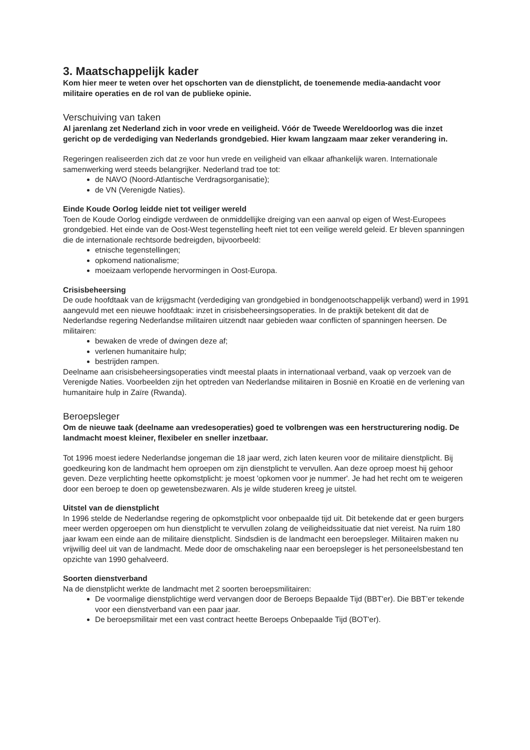3. Maatschappelijk kader
Kom hier meer te weten over het opschorten van de dienstplicht, de toenemende media-aandacht voor militaire operaties en de rol van de publieke opinie.
Verschuiving van taken
Al jarenlang zet Nederland zich in voor vrede en veiligheid. Vóór de Tweede Wereldoorlog was die inzet gericht op de verdediging van Nederlands grondgebied. Hier kwam langzaam maar zeker verandering in.
Regeringen realiseerden zich dat ze voor hun vrede en veiligheid van elkaar afhankelijk waren. Internationale samenwerking werd steeds belangrijker. Nederland trad toe tot:
de NAVO (Noord-Atlantische Verdragsorganisatie);
de VN (Verenigde Naties).
Einde Koude Oorlog leidde niet tot veiliger wereld
Toen de Koude Oorlog eindigde verdween de onmiddellijke dreiging van een aanval op eigen of West-Europees grondgebied. Het einde van de Oost-West tegenstelling heeft niet tot een veilige wereld geleid. Er bleven spanningen die de internationale rechtsorde bedreigden, bijvoorbeeld:
etnische tegenstellingen;
opkomend nationalisme;
moeizaam verlopende hervormingen in Oost-Europa.
Crisisbeheersing
De oude hoofdtaak van de krijgsmacht (verdediging van grondgebied in bondgenootschappelijk verband) werd in 1991 aangevuld met een nieuwe hoofdtaak: inzet in crisisbeheersingsoperaties. In de praktijk betekent dit dat de Nederlandse regering Nederlandse militairen uitzendt naar gebieden waar conflicten of spanningen heersen. De militairen:
bewaken de vrede of dwingen deze af;
verlenen humanitaire hulp;
bestrijden rampen.
Deelname aan crisisbeheersingsoperaties vindt meestal plaats in internationaal verband, vaak op verzoek van de Verenigde Naties. Voorbeelden zijn het optreden van Nederlandse militairen in Bosnië en Kroatië en de verlening van humanitaire hulp in Zaïre (Rwanda).
Beroepsleger
Om de nieuwe taak (deelname aan vredesoperaties) goed te volbrengen was een herstructurering nodig. De landmacht moest kleiner, flexibeler en sneller inzetbaar.
Tot 1996 moest iedere Nederlandse jongeman die 18 jaar werd, zich laten keuren voor de militaire dienstplicht. Bij goedkeuring kon de landmacht hem oproepen om zijn dienstplicht te vervullen. Aan deze oproep moest hij gehoor geven. Deze verplichting heette opkomstplicht: je moest 'opkomen voor je nummer'. Je had het recht om te weigeren door een beroep te doen op gewetensbezwaren. Als je wilde studeren kreeg je uitstel.
Uitstel van de dienstplicht
In 1996 stelde de Nederlandse regering de opkomstplicht voor onbepaalde tijd uit. Dit betekende dat er geen burgers meer werden opgeroepen om hun dienstplicht te vervullen zolang de veiligheidssituatie dat niet vereist. Na ruim 180 jaar kwam een einde aan de militaire dienstplicht. Sindsdien is de landmacht een beroepsleger. Militairen maken nu vrijwillig deel uit van de landmacht. Mede door de omschakeling naar een beroepsleger is het personeelsbestand ten opzichte van 1990 gehalveerd.
Soorten dienstverband
Na de dienstplicht werkte de landmacht met 2 soorten beroepsmilitairen:
De voormalige dienstplichtige werd vervangen door de Beroeps Bepaalde Tijd (BBT'er). Die BBT’er tekende voor een dienstverband van een paar jaar.
De beroepsmilitair met een vast contract heette Beroeps Onbepaalde Tijd (BOT'er).